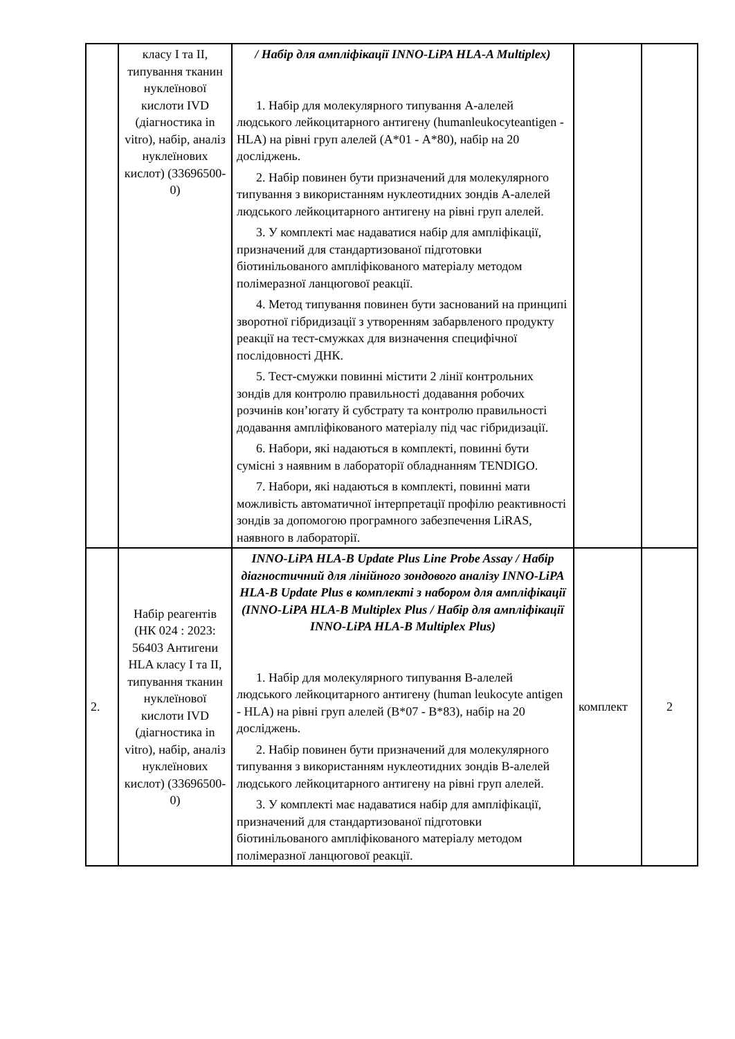| | класу І та ІІ, типування тканин нуклеїнової кислоти IVD (діагностика in vitro), набір, аналіз нуклеїнових кислот) (33696500-0) | / Набір для ампліфікації INNO-LiPA HLA-A Multiplex) 1. Набір для молекулярного типування А-алелей людського лейкоцитарного антигену (humanleukocyteantigen - HLA) на рівні груп алелей (А*01 - А*80), набір на 20 досліджень. 2. Набір повинен бути призначений для молекулярного типування з використанням нуклеотидних зондів А-алелей людського лейкоцитарного антигену на рівні груп алелей. 3. У комплекті має надаватися набір для ампліфікації, призначений для стандартизованої підготовки біотинільованого ампліфікованого матеріалу методом полімеразної ланцюгової реакції. 4. Метод типування повинен бути заснований на принципі зворотної гібридизації з утворенням забарвленого продукту реакції на тест-смужках для визначення специфічної послідовності ДНК. 5. Тест-смужки повинні містити 2 лінії контрольних зондів для контролю правильності додавання робочих розчинів кон’югату й субстрату та контролю правильності додавання ампліфікованого матеріалу під час гібридизації. 6. Набори, які надаються в комплекті, повинні бути сумісні з наявним в лабораторії обладнанням TENDIGO. 7. Набори, які надаються в комплекті, повинні мати можливість автоматичної інтерпретації профілю реактивності зондів за допомогою програмного забезпечення LiRAS, наявного в лабораторії. | | |
| 2. | Набір реагентів (НК 024 : 2023: 56403 Антигени HLA класу І та ІІ, типування тканин нуклеїнової кислоти IVD (діагностика in vitro), набір, аналіз нуклеїнових кислот) (33696500-0) | INNO-LiPA HLA-B Update Plus Line Probe Assay / Набір діагностичний для лінійного зондового аналізу INNO-LiPA HLA-B Update Plus в комплекті з набором для ампліфікації (INNO-LiPA HLA-B Multiplex Plus / Набір для ампліфікації INNO-LiPA HLA-B Multiplex Plus) 1. Набір для молекулярного типування В-алелей людського лейкоцитарного антигену (human leukocyte antigen - HLA) на рівні груп алелей (В*07 - В*83), набір на 20 досліджень. 2. Набір повинен бути призначений для молекулярного типування з використанням нуклеотидних зондів В-алелей людського лейкоцитарного антигену на рівні груп алелей. 3. У комплекті має надаватися набір для ампліфікації, призначений для стандартизованої підготовки біотинільованого ампліфікованого матеріалу методом полімеразної ланцюгової реакції. | комплект | 2 |